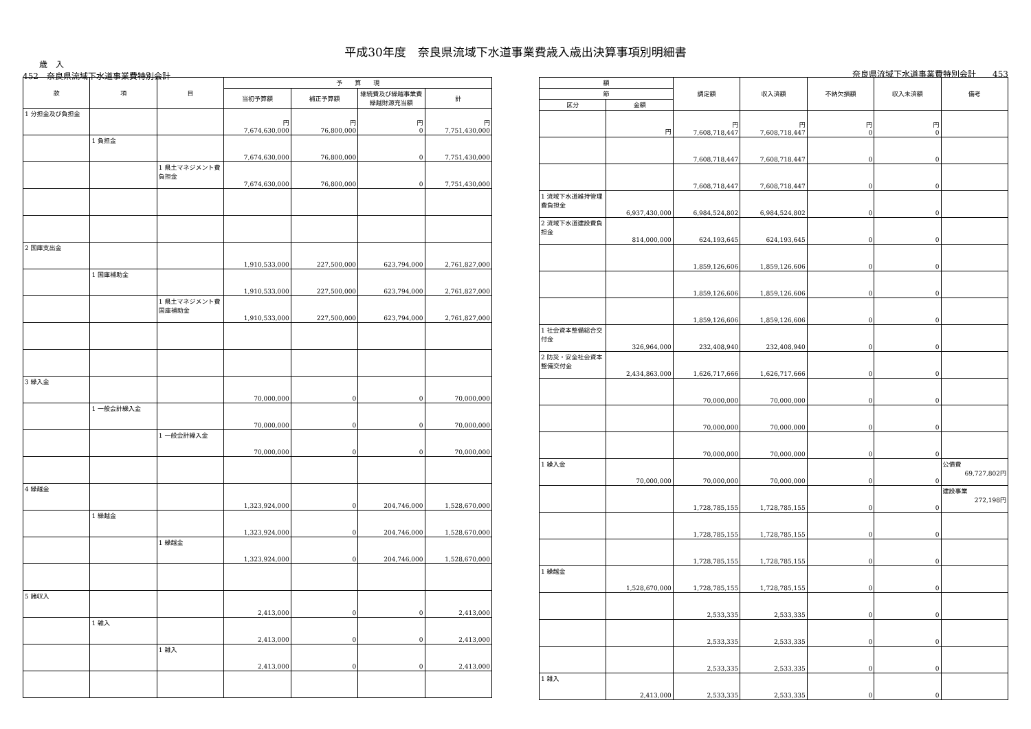平成30年度　奈良県流域下水道事業費歳入歳出決算事項別明細書
　　歳　入
452　奈良県流域下水道事業費特別会計
| 款 | 項 | 目 | 予 算 現 | | | |
| --- | --- | --- | --- | --- | --- | --- |
| | | | 当初予算額 | 補正予算額 | 継続費及び繰越事業費繰越財源充当額 | 計 |
| 1 分担金及び負担金 | | | 円 7,674,630,000 | 円 76,800,000 | 円 0 | 円 7,751,430,000 |
| | 1 負担金 | | 7,674,630,000 | 76,800,000 | 0 | 7,751,430,000 |
| | | 1 県土マネジメント費負担金 | 7,674,630,000 | 76,800,000 | 0 | 7,751,430,000 |
| 2 国庫支出金 | | | 1,910,533,000 | 227,500,000 | 623,794,000 | 2,761,827,000 |
| | 1 国庫補助金 | | 1,910,533,000 | 227,500,000 | 623,794,000 | 2,761,827,000 |
| | | 1 県土マネジメント費国庫補助金 | 1,910,533,000 | 227,500,000 | 623,794,000 | 2,761,827,000 |
| 3 繰入金 | | | 70,000,000 | 0 | 0 | 70,000,000 |
| | 1 一般会計繰入金 | | 70,000,000 | 0 | 0 | 70,000,000 |
| | | 1 一般会計繰入金 | 70,000,000 | 0 | 0 | 70,000,000 |
| 4 繰越金 | | | 1,323,924,000 | 0 | 204,746,000 | 1,528,670,000 |
| | 1 繰越金 | | 1,323,924,000 | 0 | 204,746,000 | 1,528,670,000 |
| | | 1 繰越金 | 1,323,924,000 | 0 | 204,746,000 | 1,528,670,000 |
| 5 諸収入 | | | 2,413,000 | 0 | 0 | 2,413,000 |
| | 1 雑入 | | 2,413,000 | 0 | 0 | 2,413,000 |
| | | 1 雑入 | 2,413,000 | 0 | 0 | 2,413,000 |
奈良県流域下水道事業費特別会計　　453
| 額 | | 調定額 | 収入済額 | 不納欠損額 | 収入未済額 | 備考 |
| --- | --- | --- | --- | --- | --- | --- |
| 節 | | | | | | |
| 区分 | 金額 | | | | | |
| | 円 | 円 7,608,718,447 | 円 7,608,718,447 | 円 0 | 円 0 | |
| | | 7,608,718,447 | 7,608,718,447 | 0 | 0 | |
| | | 7,608,718,447 | 7,608,718,447 | 0 | 0 | |
| 1 流域下水道維持管理費負担金 | 6,937,430,000 | 6,984,524,802 | 6,984,524,802 | 0 | 0 | |
| 2 流域下水道建設費負担金 | 814,000,000 | 624,193,645 | 624,193,645 | 0 | 0 | |
| | | 1,859,126,606 | 1,859,126,606 | 0 | 0 | |
| | | 1,859,126,606 | 1,859,126,606 | 0 | 0 | |
| | | 1,859,126,606 | 1,859,126,606 | 0 | 0 | |
| 1 社会資本整備総合交付金 | 326,964,000 | 232,408,940 | 232,408,940 | 0 | 0 | |
| 2 防災・安全社会資本整備交付金 | 2,434,863,000 | 1,626,717,666 | 1,626,717,666 | 0 | 0 | |
| | | 70,000,000 | 70,000,000 | 0 | 0 | |
| | | 70,000,000 | 70,000,000 | 0 | 0 | |
| | | 70,000,000 | 70,000,000 | 0 | 0 | |
| 1 繰入金 | 70,000,000 | 70,000,000 | 70,000,000 | 0 | 0 | 公債費 69,727,802円 |
| | | 1,728,785,155 | 1,728,785,155 | 0 | 0 | 建設事業 272,198円 |
| | | 1,728,785,155 | 1,728,785,155 | 0 | 0 | |
| | | 1,728,785,155 | 1,728,785,155 | 0 | 0 | |
| 1 繰越金 | 1,528,670,000 | 1,728,785,155 | 1,728,785,155 | 0 | 0 | |
| | | 2,533,335 | 2,533,335 | 0 | 0 | |
| | | 2,533,335 | 2,533,335 | 0 | 0 | |
| | | 2,533,335 | 2,533,335 | 0 | 0 | |
| 1 雑入 | 2,413,000 | 2,533,335 | 2,533,335 | 0 | 0 | |